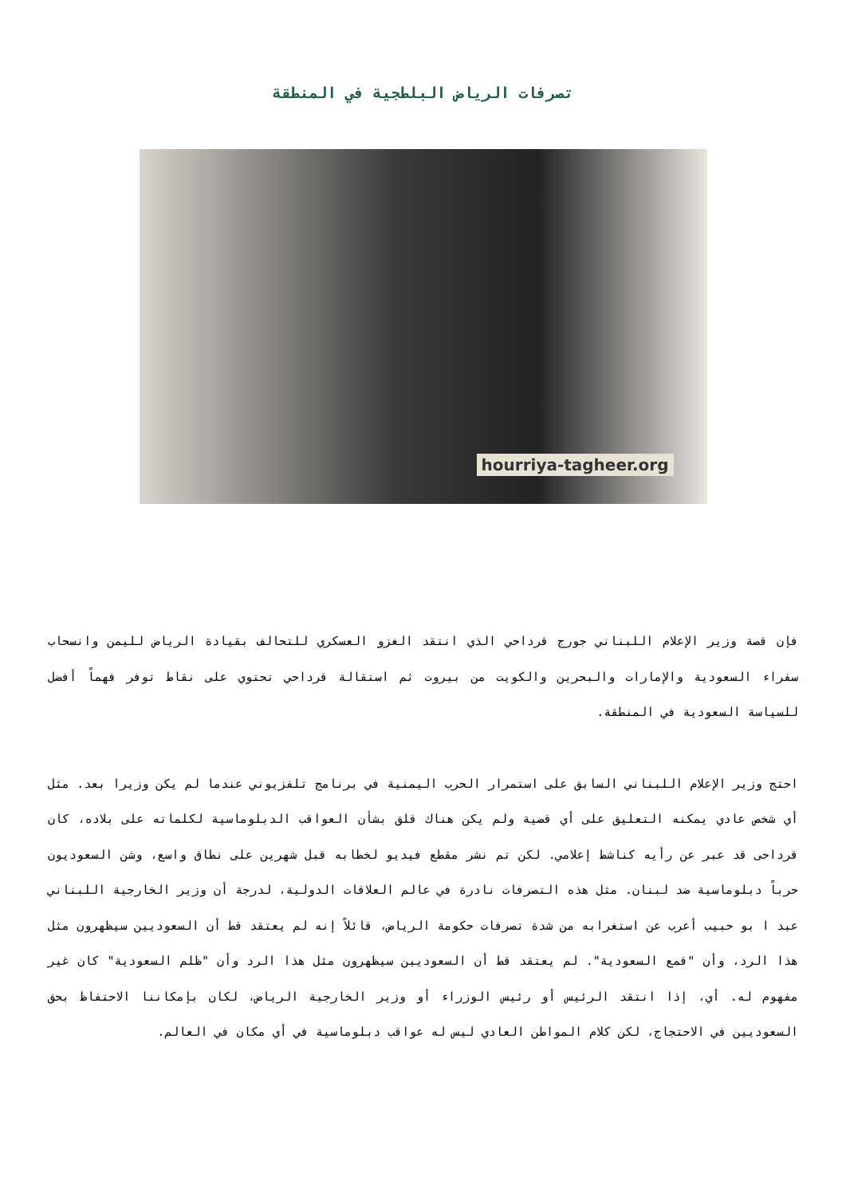تصرفات الرياض البلطجية في المنطقة
hourriya-tagheer.org
فإن قصة وزير الإعلام اللبناني جورج قرداحي الذي انتقد الغزو العسكري للتحالف بقيادة الرياض لليمن وانسحاب سفراء السعودية والإمارات والبحرين والكويت من بيروت ثم استقالة قرداحي تحتوي على نقاط توفر فهماً أفضل للسياسة السعودية في المنطقة.
احتج وزير الإعلام اللبناني السابق على استمرار الحرب اليمنية في برنامج تلفزيوني عندما لم يكن وزيرا بعد. مثل أي شخص عادي يمكنه التعليق على أي قضية ولم يكن هناك قلق بشأن العواقب الدبلوماسية لكلماته على بلاده، كان قرداحى قد عبر عن رأيه كناشط إعلامي. لكن تم نشر مقطع فيديو لخطابه قبل شهرين على نطاق واسع، وشن السعوديون حرباً دبلوماسية ضد لبنان. مثل هذه التصرفات نادرة في عالم العلاقات الدولية، لدرجة أن وزير الخارجية اللبناني عبد ا بو حبيب أعرب عن استغرابه من شدة تصرفات حكومة الرياض، قائلاً إنه لم يعتقد قط أن السعوديين سيظهرون مثل هذا الرد، وأن "قمع السعودية". لم يعتقد قط أن السعوديين سيظهرون مثل هذا الرد وأن "ظلم السعودية" كان غير مفهوم له. أي، إذا انتقد الرئيس أو رئيس الوزراء أو وزير الخارجية الرياض، لكان بإمكاننا الاحتفاظ بحق السعوديين في الاحتجاج، لكن كلام المواطن العادي ليس له عواقب دبلوماسية في أي مكان في العالم.